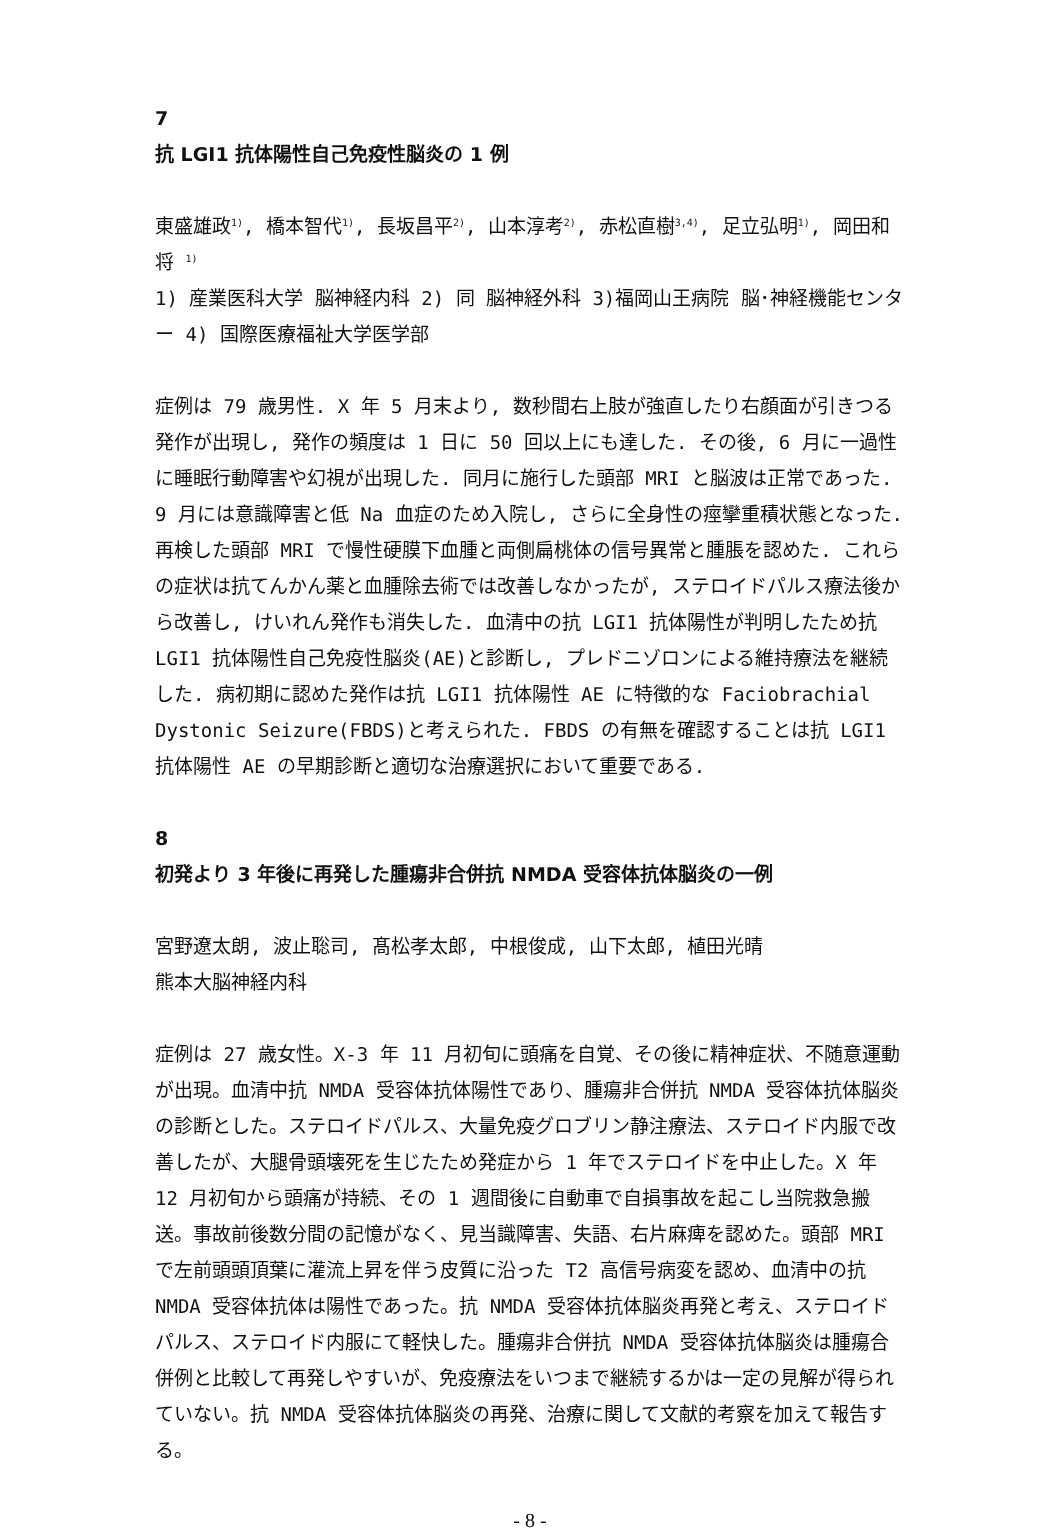7
抗 LGI1 抗体陽性自己免疫性脳炎の 1 例
東盛雄政<sup>1)</sup>, 橋本智代<sup>1)</sup>, 長坂昌平<sup>2)</sup>, 山本淳考<sup>2)</sup>, 赤松直樹<sup>3,4)</sup>, 足立弘明<sup>1)</sup>, 岡田和将 <sup>1)</sup>
1) 産業医科大学 脳神経内科 2) 同 脳神経外科 3)福岡山王病院 脳･神経機能センター 4) 国際医療福祉大学医学部
症例は 79 歳男性. X 年 5 月末より, 数秒間右上肢が強直したり右顔面が引きつる発作が出現し, 発作の頻度は 1 日に 50 回以上にも達した. その後, 6 月に一過性に睡眠行動障害や幻視が出現した. 同月に施行した頭部 MRI と脳波は正常であった. 9 月には意識障害と低 Na 血症のため入院し, さらに全身性の痙攣重積状態となった. 再検した頭部 MRI で慢性硬膜下血腫と両側扁桃体の信号異常と腫脹を認めた. これらの症状は抗てんかん薬と血腫除去術では改善しなかったが, ステロイドパルス療法後から改善し, けいれん発作も消失した. 血清中の抗 LGI1 抗体陽性が判明したため抗 LGI1 抗体陽性自己免疫性脳炎(AE)と診断し, プレドニゾロンによる維持療法を継続した. 病初期に認めた発作は抗 LGI1 抗体陽性 AE に特徴的な Faciobrachial Dystonic Seizure(FBDS)と考えられた. FBDS の有無を確認することは抗 LGI1 抗体陽性 AE の早期診断と適切な治療選択において重要である.
8
初発より 3 年後に再発した腫瘍非合併抗 NMDA 受容体抗体脳炎の一例
宮野遼太朗, 波止聡司, 髙松孝太郎, 中根俊成, 山下太郎, 植田光晴
熊本大脳神経内科
症例は 27 歳女性。X-3 年 11 月初旬に頭痛を自覚、その後に精神症状、不随意運動が出現。血清中抗 NMDA 受容体抗体陽性であり、腫瘍非合併抗 NMDA 受容体抗体脳炎の診断とした。ステロイドパルス、大量免疫グロブリン静注療法、ステロイド内服で改善したが、大腿骨頭壊死を生じたため発症から 1 年でステロイドを中止した。X 年 12 月初旬から頭痛が持続、その 1 週間後に自動車で自損事故を起こし当院救急搬送。事故前後数分間の記憶がなく、見当識障害、失語、右片麻痺を認めた。頭部 MRI で左前頭頭頂葉に灌流上昇を伴う皮質に沿った T2 高信号病変を認め、血清中の抗 NMDA 受容体抗体は陽性であった。抗 NMDA 受容体抗体脳炎再発と考え、ステロイドパルス、ステロイド内服にて軽快した。腫瘍非合併抗 NMDA 受容体抗体脳炎は腫瘍合併例と比較して再発しやすいが、免疫療法をいつまで継続するかは一定の見解が得られていない。抗 NMDA 受容体抗体脳炎の再発、治療に関して文献的考察を加えて報告する。
- 8 -